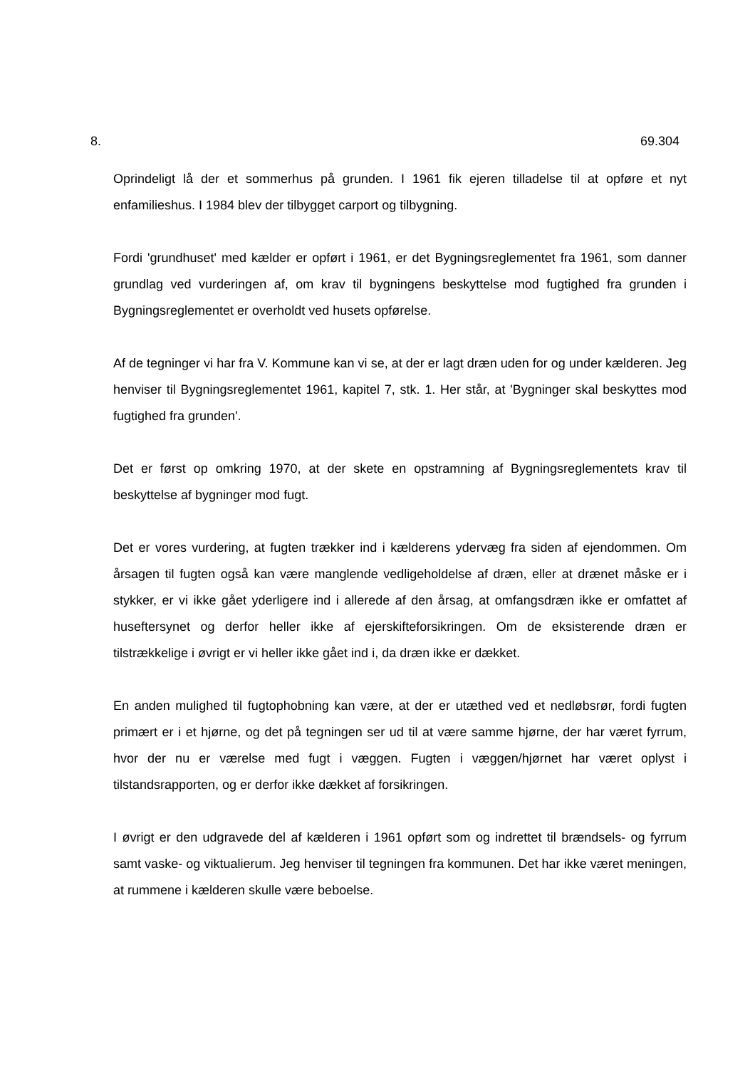8. 69.304
Oprindeligt lå der et sommerhus på grunden. I 1961 fik ejeren tilladelse til at opføre et nyt enfamilieshus. I 1984 blev der tilbygget carport og tilbygning.
Fordi 'grundhuset' med kælder er opført i 1961, er det Bygningsreglementet fra 1961, som danner grundlag ved vurderingen af, om krav til bygningens beskyttelse mod fugtighed fra grunden i Bygningsreglementet er overholdt ved husets opførelse.
Af de tegninger vi har fra V. Kommune kan vi se, at der er lagt dræn uden for og under kælderen. Jeg henviser til Bygningsreglementet 1961, kapitel 7, stk. 1. Her står, at 'Bygninger skal beskyttes mod fugtighed fra grunden'.
Det er først op omkring 1970, at der skete en opstramning af Bygningsreglementets krav til beskyttelse af bygninger mod fugt.
Det er vores vurdering, at fugten trækker ind i kælderens ydervæg fra siden af ejendommen. Om årsagen til fugten også kan være manglende vedligeholdelse af dræn, eller at drænet måske er i stykker, er vi ikke gået yderligere ind i allerede af den årsag, at omfangsdræn ikke er omfattet af huseftersynet og derfor heller ikke af ejerskifteforsikringen. Om de eksisterende dræn er tilstrækkelige i øvrigt er vi heller ikke gået ind i, da dræn ikke er dækket.
En anden mulighed til fugtophobning kan være, at der er utæthed ved et nedløbsrør, fordi fugten primært er i et hjørne, og det på tegningen ser ud til at være samme hjørne, der har været fyrrum, hvor der nu er værelse med fugt i væggen. Fugten i væggen/hjørnet har været oplyst i tilstandsrapporten, og er derfor ikke dækket af forsikringen.
I øvrigt er den udgravede del af kælderen i 1961 opført som og indrettet til brændsels- og fyrrum samt vaske- og viktualierum. Jeg henviser til tegningen fra kommunen. Det har ikke været meningen, at rummene i kælderen skulle være beboelse.